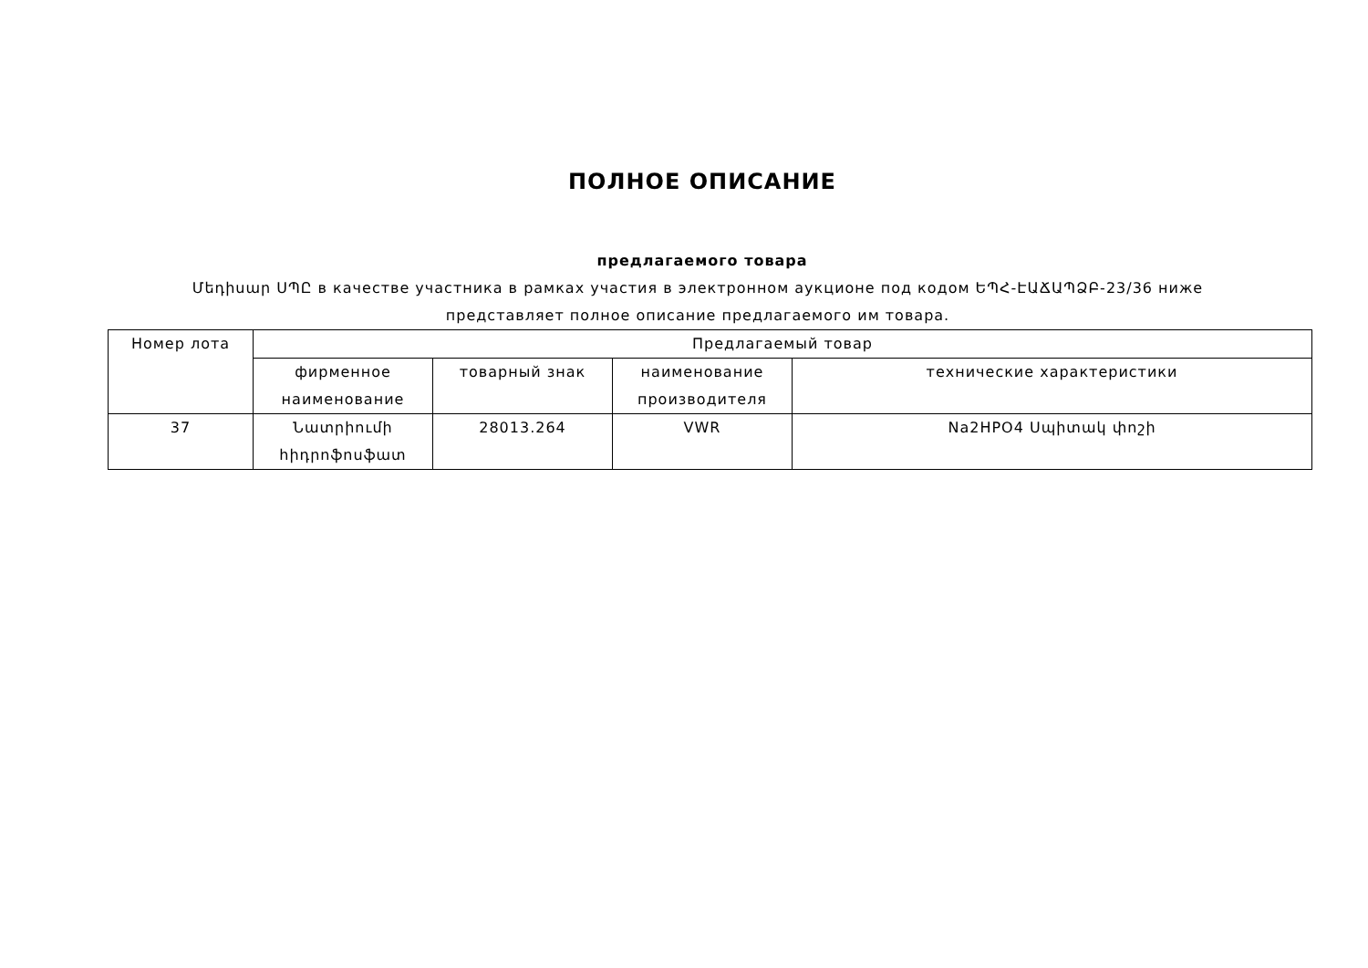ПОЛНОЕ ОПИСАНИЕ
предлагаемого товара
Մեդիսար ՍՊԸ в качестве участника в рамках участия в электронном аукционе под кодом ԵՊՀ-ԷԱՃԱՊՁԲ-23/36 ниже представляет полное описание предлагаемого им товара.
| Номер лота | Предлагаемый товар | | | |
| --- | --- | --- | --- | --- |
| | фирменное наименование | товарный знак | наименование производителя | технические характеристики |
| 37 | Նատրիումի հիդրոֆոսֆատ | 28013.264 | VWR | Na2HPO4 Սպիտակ փոշի |